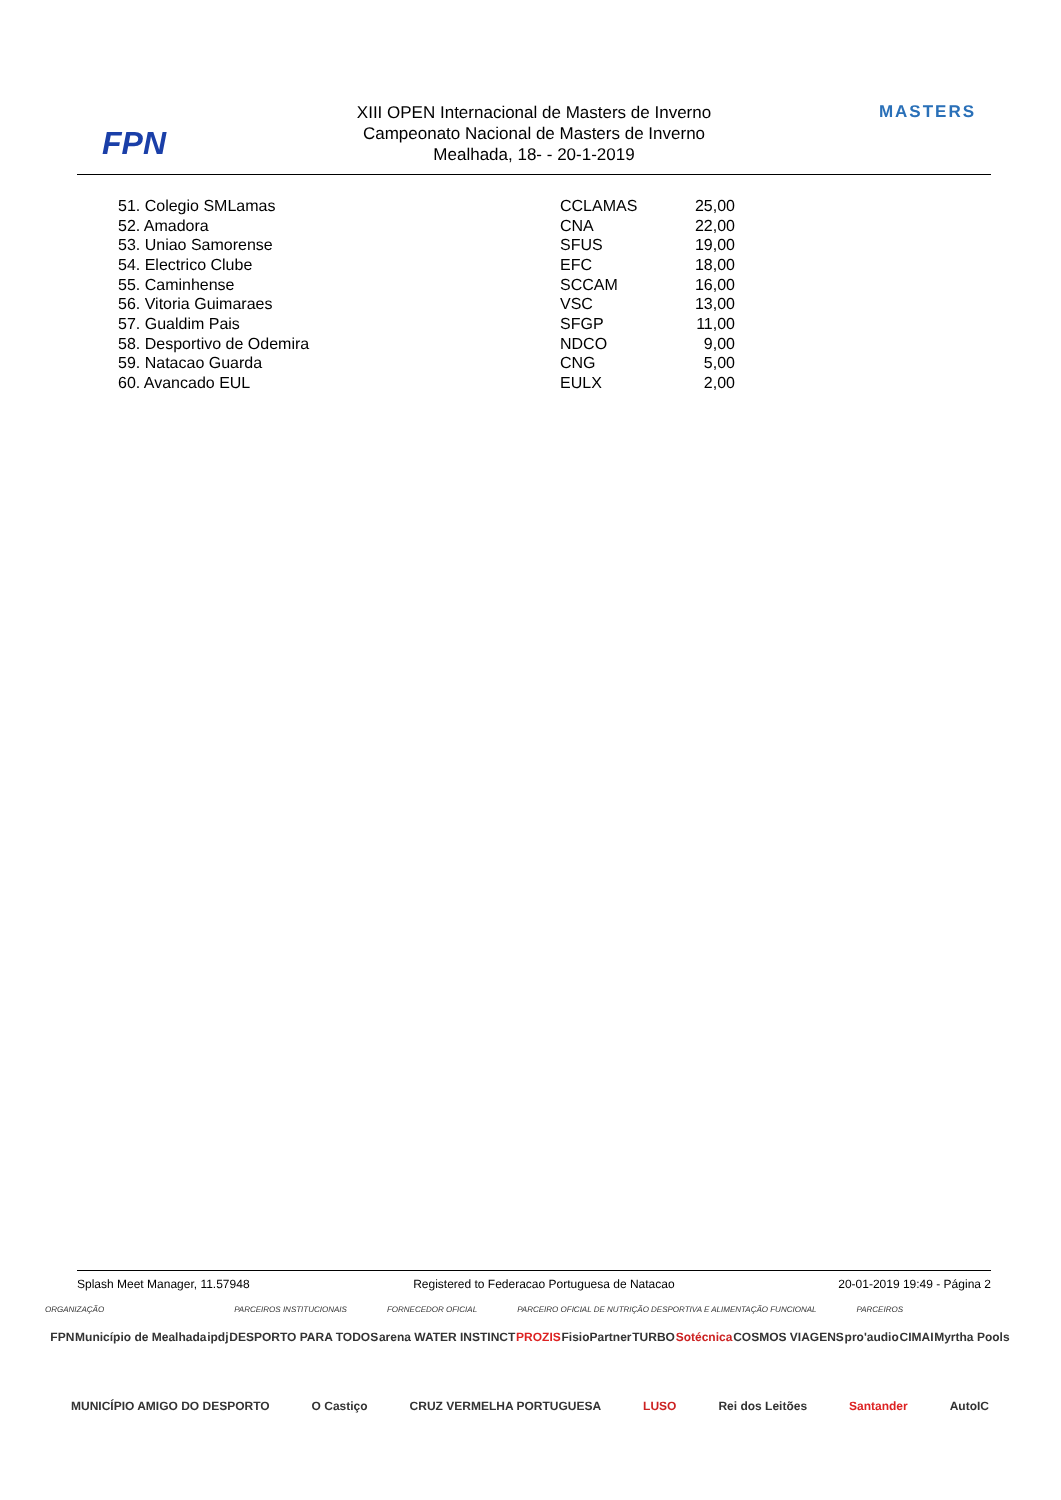FPN
XIII OPEN Internacional de Masters de Inverno
Campeonato Nacional de Masters de Inverno
Mealhada, 18- - 20-1-2019
MASTERS
| 51. Colegio SMLamas | CCLAMAS | 25,00 |
| 52. Amadora | CNA | 22,00 |
| 53. Uniao Samorense | SFUS | 19,00 |
| 54. Electrico Clube | EFC | 18,00 |
| 55. Caminhense | SCCAM | 16,00 |
| 56. Vitoria Guimaraes | VSC | 13,00 |
| 57. Gualdim Pais | SFGP | 11,00 |
| 58. Desportivo de Odemira | NDCO | 9,00 |
| 59. Natacao Guarda | CNG | 5,00 |
| 60. Avancado EUL | EULX | 2,00 |
Splash Meet Manager, 11.57948 Registered to Federacao Portuguesa de Natacao 20-01-2019 19:49 - Página 2
ORGANIZAÇÃO PARCEIROS INSTITUCIONAIS FORNECEDOR OFICIAL PARCEIRO OFICIAL DE NUTRIÇÃO DESPORTIVA E ALIMENTAÇÃO FUNCIONAL PARCEIROS
FPN Município de Mealhada ipdj DESPORTO PARA TODOS arena WATER INSTINCT PROZIS FisioPartner TURBO Sotécnica COSMOS VIAGENS pro'audio CIMAI Myrtha Pools MUNICÍPIO AMIGO DO DESPORTO O Castiço CRUZ VERMELHA PORTUGUESA LUSO Rei dos Leitões Santander AutoIC